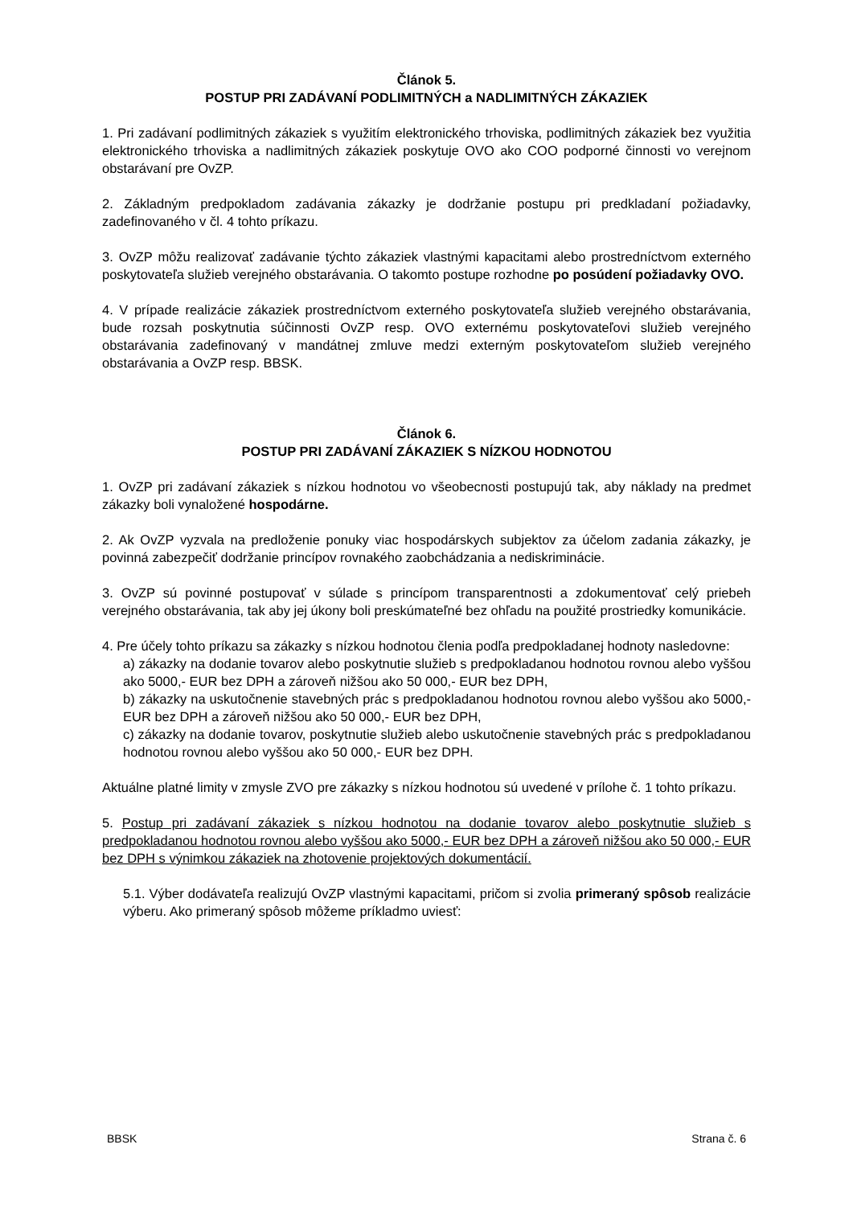Článok 5.
POSTUP PRI ZADÁVANÍ PODLIMITNÝCH a NADLIMITNÝCH ZÁKAZIEK
1. Pri zadávaní podlimitných zákaziek s využitím elektronického trhoviska, podlimitných zákaziek bez využitia elektronického trhoviska a nadlimitných zákaziek poskytuje OVO ako COO podporné činnosti vo verejnom obstarávaní pre OvZP.
2. Základným predpokladom zadávania zákazky je dodržanie postupu pri predkladaní požiadavky, zadefinovaného v čl. 4 tohto príkazu.
3. OvZP môžu realizovať zadávanie týchto zákaziek vlastnými kapacitami alebo prostredníctvom externého poskytovateľa služieb verejného obstarávania. O takomto postupe rozhodne po posúdení požiadavky OVO.
4. V prípade realizácie zákaziek prostredníctvom externého poskytovateľa služieb verejného obstarávania, bude rozsah poskytnutia súčinnosti OvZP resp. OVO externému poskytovateľovi služieb verejného obstarávania zadefinovaný v mandátnej zmluve medzi externým poskytovateľom služieb verejného obstarávania a OvZP resp. BBSK.
Článok 6.
POSTUP PRI ZADÁVANÍ ZÁKAZIEK S NÍZKOU HODNOTOU
1. OvZP pri zadávaní zákaziek s nízkou hodnotou vo všeobecnosti postupujú tak, aby náklady na predmet zákazky boli vynaložené hospodárne.
2. Ak OvZP vyzvala na predloženie ponuky viac hospodárskych subjektov za účelom zadania zákazky, je povinná zabezpečiť dodržanie princípov rovnakého zaobchádzania a nediskriminácie.
3. OvZP sú povinné postupovať v súlade s princípom transparentnosti a zdokumentovať celý priebeh verejného obstarávania, tak aby jej úkony boli preskúmateľné bez ohľadu na použité prostriedky komunikácie.
4. Pre účely tohto príkazu sa zákazky s nízkou hodnotou členia podľa predpokladanej hodnoty nasledovne:
a) zákazky na dodanie tovarov alebo poskytnutie služieb s predpokladanou hodnotou rovnou alebo vyššou ako 5000,- EUR bez DPH a zároveň nižšou ako 50 000,- EUR bez DPH,
b) zákazky na uskutočnenie stavebných prác s predpokladanou hodnotou rovnou alebo vyššou ako 5000,- EUR bez DPH a zároveň nižšou ako 50 000,- EUR bez DPH,
c) zákazky na dodanie tovarov, poskytnutie služieb alebo uskutočnenie stavebných prác s predpokladanou hodnotou rovnou alebo vyššou ako 50 000,- EUR bez DPH.
Aktuálne platné limity v zmysle ZVO pre zákazky s nízkou hodnotou sú uvedené v prílohe č. 1 tohto príkazu.
5. Postup pri zadávaní zákaziek s nízkou hodnotou na dodanie tovarov alebo poskytnutie služieb s predpokladanou hodnotou rovnou alebo vyššou ako 5000,- EUR bez DPH a zároveň nižšou ako 50 000,- EUR bez DPH s výnimkou zákaziek na zhotovenie projektových dokumentácií.
5.1. Výber dodávateľa realizujú OvZP vlastnými kapacitami, pričom si zvolia primeraný spôsob realizácie výberu. Ako primeraný spôsob môžeme príkladmo uviesť:
BBSK Strana č. 6